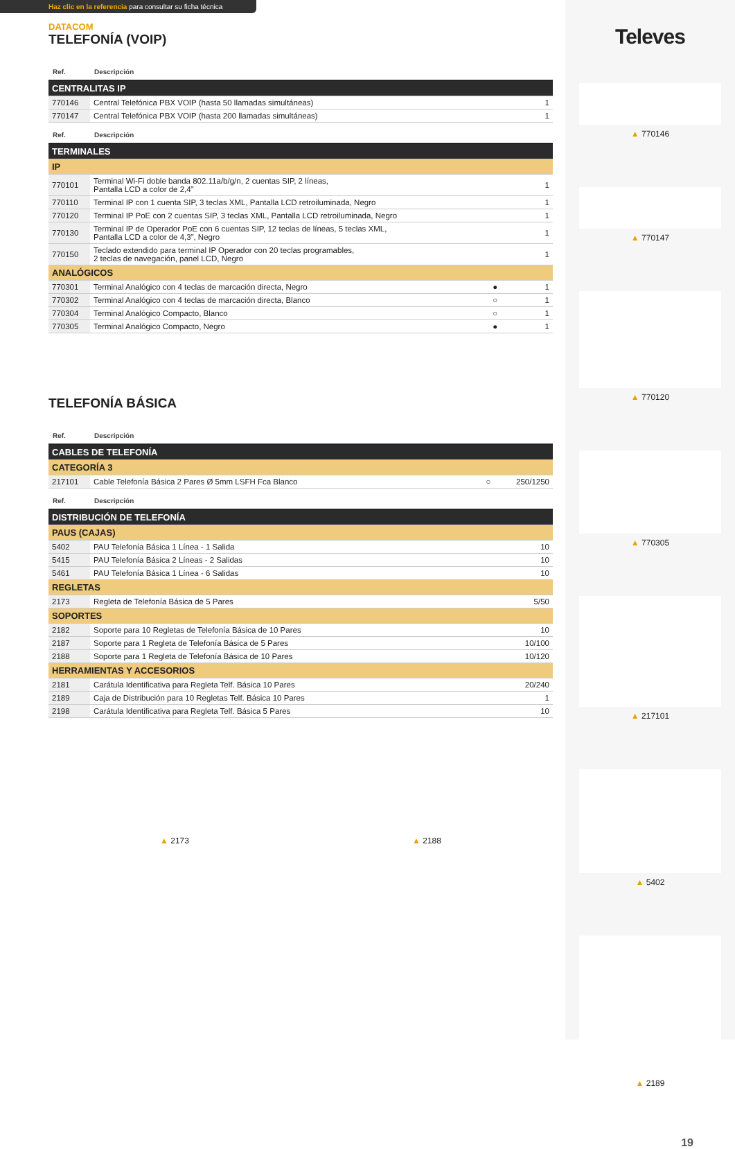Televes
▲ 770146
▲ 770147
▲ 770120
▲ 770305
▲ 217101
▲ 5402
▲ 2189
19
Haz clic en la referencia para consultar su ficha técnica
DATACOM
TELEFONÍA (VOIP)
| Ref. | Descripción | | |
| --- | --- | --- | --- |
| CENTRALITAS IP | | | |
| 770146 | Central Telefónica PBX VOIP (hasta 50 llamadas simultáneas) | | 1 |
| 770147 | Central Telefónica PBX VOIP (hasta 200 llamadas simultáneas) | | 1 |
| Ref. | Descripción | | |
| --- | --- | --- | --- |
| TERMINALES | | | |
| IP | | | |
| 770101 | Terminal Wi-Fi doble banda 802.11a/b/g/n, 2 cuentas SIP, 2 líneas, Pantalla LCD a color de 2,4” | | 1 |
| 770110 | Terminal IP con 1 cuenta SIP, 3 teclas XML, Pantalla LCD retroiluminada, Negro | | 1 |
| 770120 | Terminal IP PoE con 2 cuentas SIP, 3 teclas XML, Pantalla LCD retroiluminada, Negro | | 1 |
| 770130 | Terminal IP de Operador PoE con 6 cuentas SIP, 12 teclas de líneas, 5 teclas XML, Pantalla LCD a color de 4,3”, Negro | | 1 |
| 770150 | Teclado extendido para terminal IP Operador con 20 teclas programables, 2 teclas de navegación, panel LCD, Negro | | 1 |
| ANALÓGICOS | | | |
| 770301 | Terminal Analógico con 4 teclas de marcación directa, Negro | ● | 1 |
| 770302 | Terminal Analógico con 4 teclas de marcación directa, Blanco | ○ | 1 |
| 770304 | Terminal Analógico Compacto, Blanco | ○ | 1 |
| 770305 | Terminal Analógico Compacto, Negro | ● | 1 |
TELEFONÍA BÁSICA
| Ref. | Descripción | | |
| --- | --- | --- | --- |
| CABLES DE TELEFONÍA | | | |
| CATEGORÍA 3 | | | |
| 217101 | Cable Telefonía Básica 2 Pares Ø 5mm LSFH Fca Blanco | ○ | 250/1250 |
| Ref. | Descripción | |
| --- | --- | --- |
| DISTRIBUCIÓN DE TELEFONÍA | | |
| PAUS (CAJAS) | | |
| 5402 | PAU Telefonía Básica 1 Línea - 1 Salida | 10 |
| 5415 | PAU Telefonía Básica 2 Líneas - 2 Salidas | 10 |
| 5461 | PAU Telefonía Básica 1 Línea - 6 Salidas | 10 |
| REGLETAS | | |
| 2173 | Regleta de Telefonía Básica de 5 Pares | 5/50 |
| SOPORTES | | |
| 2182 | Soporte para 10 Regletas de Telefonía Básica de 10 Pares | 10 |
| 2187 | Soporte para 1 Regleta de Telefonía Básica de 5 Pares | 10/100 |
| 2188 | Soporte para 1 Regleta de Telefonía Básica de 10 Pares | 10/120 |
| HERRAMIENTAS Y ACCESORIOS | | |
| 2181 | Carátula Identificativa para Regleta Telf. Básica 10 Pares | 20/240 |
| 2189 | Caja de Distribución para 10 Regletas Telf. Básica 10 Pares | 1 |
| 2198 | Carátula Identificativa para Regleta Telf. Básica 5 Pares | 10 |
▲ 2173 ▲ 2188